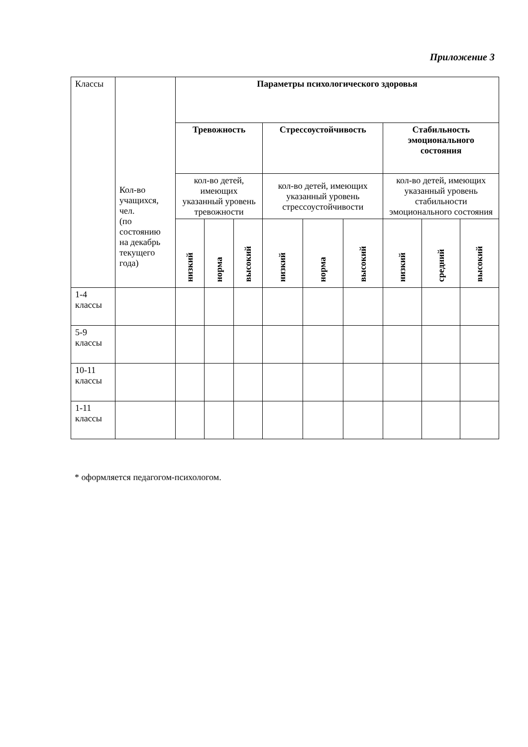Приложение 3
| Классы | Кол-во учащихся, чел. (по состоянию на декабрь текущего года) | Параметры психологического здоровья | | | | | | | | |
| | | Тревожность | | | Стрессоустойчивость | | | Стабильность эмоционального состояния | | |
| | | кол-во детей, имеющих указанный уровень тревожности | | | кол-во детей, имеющих указанный уровень стрессоустойчивости | | | кол-во детей, имеющих указанный уровень стабильности эмоционального состояния | | |
| | | низкий | норма | высокий | низкий | норма | высокий | низкий | средний | высокий |
| 1-4 классы | | | | | | | | | | |
| 5-9 классы | | | | | | | | | | |
| 10-11 классы | | | | | | | | | | |
| 1-11 классы | | | | | | | | | | |
* оформляется педагогом-психологом.